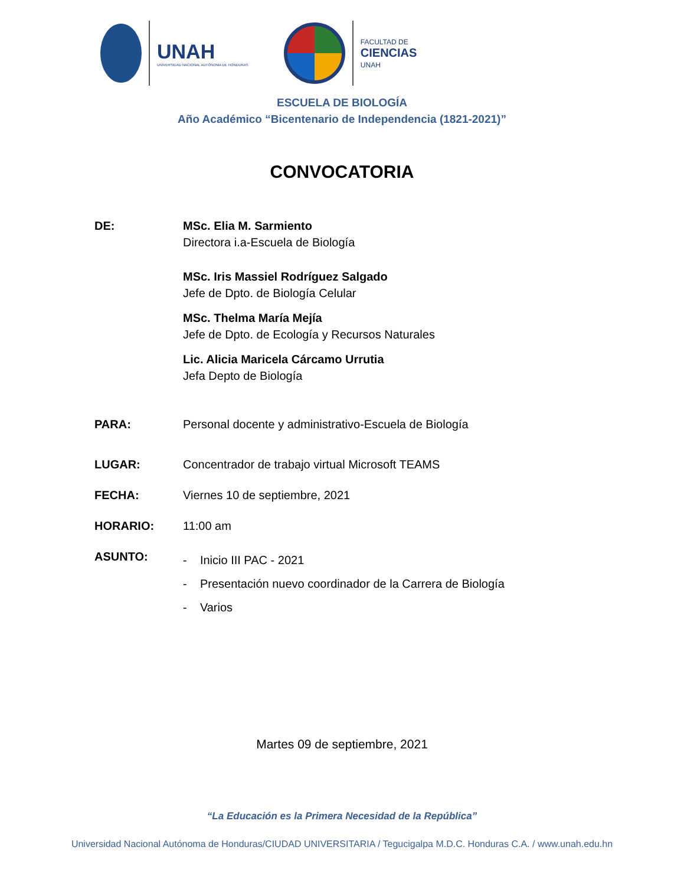UNAH
UNIVERSIDAD NACIONAL AUTÓNOMA DE HONDURAS
FACULTAD DE
CIENCIAS
UNAH
ESCUELA DE BIOLOGÍA
Año Académico “Bicentenario de Independencia (1821-2021)”
CONVOCATORIA
DE: MSc. Elia M. Sarmiento
Directora i.a-Escuela de Biología
MSc. Iris Massiel Rodríguez Salgado
Jefe de Dpto. de Biología Celular
MSc. Thelma María Mejía
Jefe de Dpto. de Ecología y Recursos Naturales
Lic. Alicia Maricela Cárcamo Urrutia
Jefa Depto de Biología
PARA: Personal docente y administrativo-Escuela de Biología
LUGAR: Concentrador de trabajo virtual Microsoft TEAMS
FECHA: Viernes 10 de septiembre, 2021
HORARIO: 11:00 am
ASUNTO:
- Inicio III PAC - 2021
- Presentación nuevo coordinador de la Carrera de Biología
- Varios
Martes 09 de septiembre, 2021
“La Educación es la Primera Necesidad de la República”
Universidad Nacional Autónoma de Honduras/CIUDAD UNIVERSITARIA / Tegucigalpa M.D.C. Honduras C.A. / www.unah.edu.hn